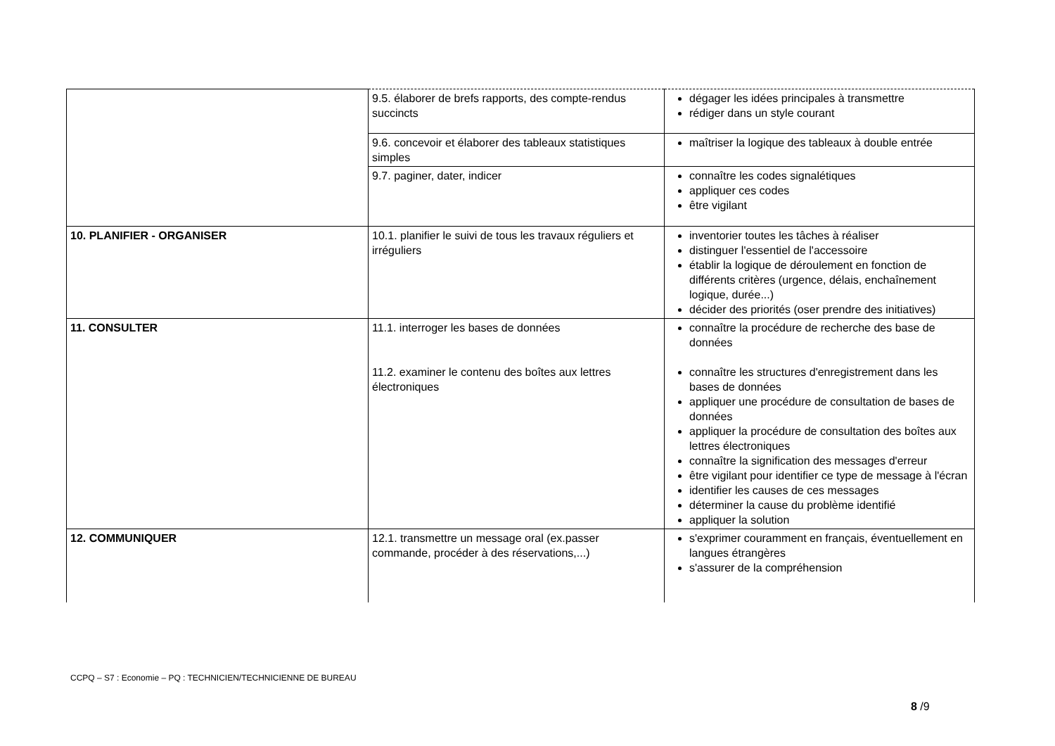| | 9.5. élaborer de brefs rapports, des compte-rendus succincts | dégager les idées principales à transmettre rédiger dans un style courant |
| | 9.6. concevoir et élaborer des tableaux statistiques simples | maîtriser la logique des tableaux à double entrée |
| | 9.7. paginer, dater, indicer | connaître les codes signalétiques appliquer ces codes être vigilant |
| 10. PLANIFIER - ORGANISER | 10.1. planifier le suivi de tous les travaux réguliers et irréguliers | inventorier toutes les tâches à réaliser distinguer l'essentiel de l'accessoire établir la logique de déroulement en fonction de différents critères (urgence, délais, enchaînement logique, durée...) décider des priorités (oser prendre des initiatives) |
| 11. CONSULTER | 11.1. interroger les bases de données 11.2. examiner le contenu des boîtes aux lettres électroniques | connaître la procédure de recherche des base de données connaître les structures d'enregistrement dans les bases de données appliquer une procédure de consultation de bases de données appliquer la procédure de consultation des boîtes aux lettres électroniques connaître la signification des messages d'erreur être vigilant pour identifier ce type de message à l'écran identifier les causes de ces messages déterminer la cause du problème identifié appliquer la solution |
| 12. COMMUNIQUER | 12.1. transmettre un message oral (ex.passer commande, procéder à des réservations,...) | s'exprimer couramment en français, éventuellement en langues étrangères s'assurer de la compréhension |
CCPQ – S7 : Economie – PQ : TECHNICIEN/TECHNICIENNE DE BUREAU
8 /9